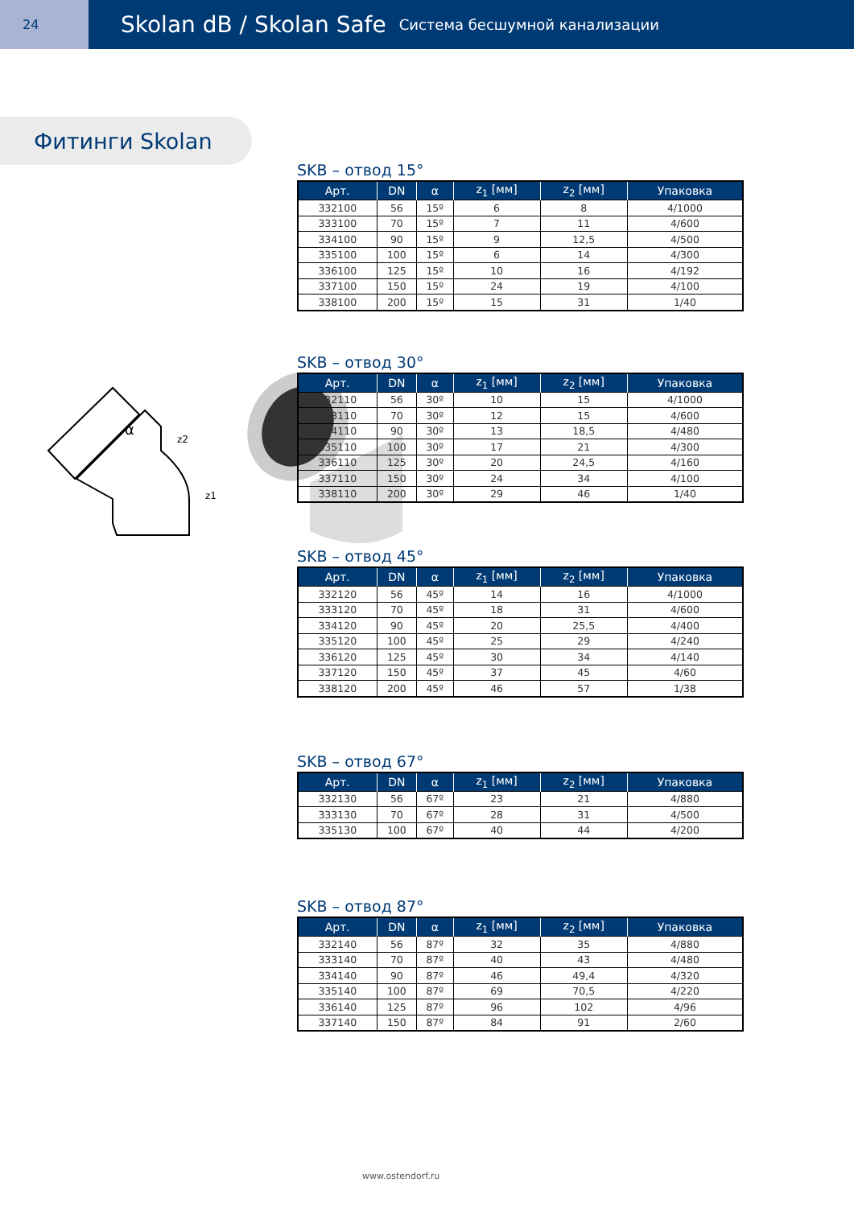24
Skolan dB / Skolan Safe
Система бесшумной канализации
Фитинги Skolan
α
z1
z2
SKB – отвод 15°
| Арт. | DN | α | z<sub>1</sub> [мм] | z<sub>2</sub> [мм] | Упаковка |
| --- | --- | --- | --- | --- | --- |
| 332100 | 56 | 15º | 6 | 8 | 4/1000 |
| 333100 | 70 | 15º | 7 | 11 | 4/600 |
| 334100 | 90 | 15º | 9 | 12,5 | 4/500 |
| 335100 | 100 | 15º | 6 | 14 | 4/300 |
| 336100 | 125 | 15º | 10 | 16 | 4/192 |
| 337100 | 150 | 15º | 24 | 19 | 4/100 |
| 338100 | 200 | 15º | 15 | 31 | 1/40 |
SKB – отвод 30°
| Арт. | DN | α | z<sub>1</sub> [мм] | z<sub>2</sub> [мм] | Упаковка |
| --- | --- | --- | --- | --- | --- |
| 332110 | 56 | 30º | 10 | 15 | 4/1000 |
| 333110 | 70 | 30º | 12 | 15 | 4/600 |
| 334110 | 90 | 30º | 13 | 18,5 | 4/480 |
| 335110 | 100 | 30º | 17 | 21 | 4/300 |
| 336110 | 125 | 30º | 20 | 24,5 | 4/160 |
| 337110 | 150 | 30º | 24 | 34 | 4/100 |
| 338110 | 200 | 30º | 29 | 46 | 1/40 |
SKB – отвод 45°
| Арт. | DN | α | z<sub>1</sub> [мм] | z<sub>2</sub> [мм] | Упаковка |
| --- | --- | --- | --- | --- | --- |
| 332120 | 56 | 45º | 14 | 16 | 4/1000 |
| 333120 | 70 | 45º | 18 | 31 | 4/600 |
| 334120 | 90 | 45º | 20 | 25,5 | 4/400 |
| 335120 | 100 | 45º | 25 | 29 | 4/240 |
| 336120 | 125 | 45º | 30 | 34 | 4/140 |
| 337120 | 150 | 45º | 37 | 45 | 4/60 |
| 338120 | 200 | 45º | 46 | 57 | 1/38 |
SKB – отвод 67°
| Арт. | DN | α | z<sub>1</sub> [мм] | z<sub>2</sub> [мм] | Упаковка |
| --- | --- | --- | --- | --- | --- |
| 332130 | 56 | 67º | 23 | 21 | 4/880 |
| 333130 | 70 | 67º | 28 | 31 | 4/500 |
| 335130 | 100 | 67º | 40 | 44 | 4/200 |
SKB – отвод 87°
| Арт. | DN | α | z<sub>1</sub> [мм] | z<sub>2</sub> [мм] | Упаковка |
| --- | --- | --- | --- | --- | --- |
| 332140 | 56 | 87º | 32 | 35 | 4/880 |
| 333140 | 70 | 87º | 40 | 43 | 4/480 |
| 334140 | 90 | 87º | 46 | 49,4 | 4/320 |
| 335140 | 100 | 87º | 69 | 70,5 | 4/220 |
| 336140 | 125 | 87º | 96 | 102 | 4/96 |
| 337140 | 150 | 87º | 84 | 91 | 2/60 |
www.ostendorf.ru